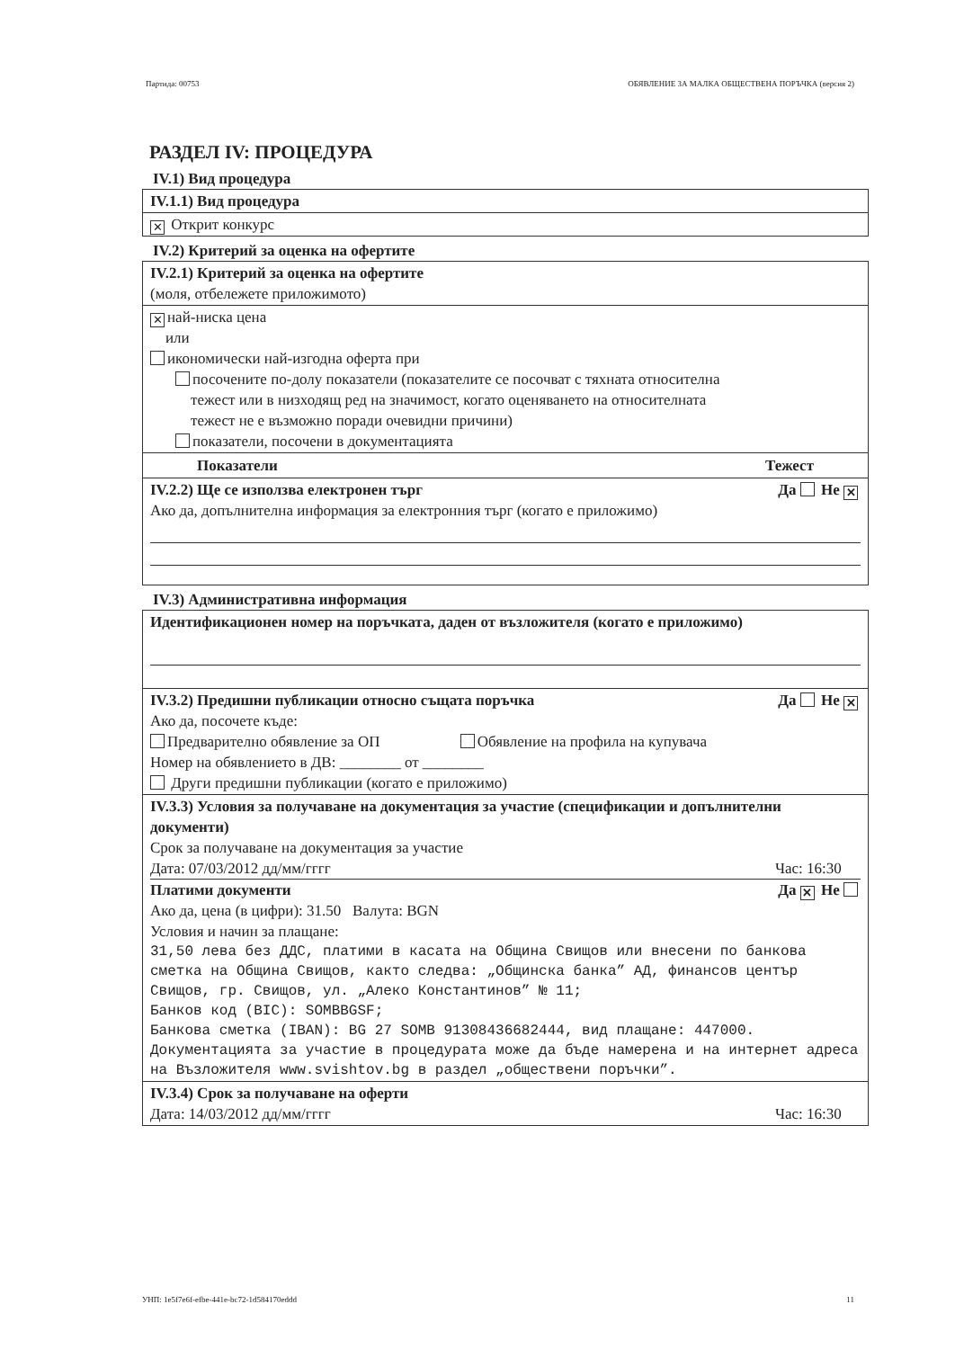Партида: 00753 ОБЯВЛЕНИЕ ЗА МАЛКА ОБЩЕСТВЕНА ПОРЪЧКА (версия 2)
РАЗДЕЛ IV: ПРОЦЕДУРА
IV.1) Вид процедура
IV.1.1) Вид процедура
✕ Открит конкурс
IV.2) Критерий за оценка на офертите
IV.2.1) Критерий за оценка на офертите
(моля, отбележете приложимото)
✕ най-ниска цена
или
икономически най-изгодна оферта при
посочените по-долу показатели (показателите се посочват с тяхната относителна
тежест или в низходящ ред на значимост, когато оценяването на относителната
тежест не е възможно поради очевидни причини)
показатели, посочени в документацията
Показатели Тежест
IV.2.2) Ще се използва електронен търг Да Не ✕
Ако да, допълнителна информация за електронния търг (когато е приложимо)
IV.3) Административна информация
Идентификационен номер на поръчката, даден от възложителя (когато е приложимо)
IV.3.2) Предишни публикации относно същата поръчка Да Не ✕
Ако да, посочете къде:
Предварително обявление за ОП Обявление на профила на купувача
Номер на обявлението в ДВ: ________ от ________
Други предишни публикации (когато е приложимо)
IV.3.3) Условия за получаване на документация за участие (спецификации и допълнителни документи)
Срок за получаване на документация за участие
Дата: 07/03/2012 дд/мм/гггг Час: 16:30
Платими документи Да ✕ Не
Ако да, цена (в цифри): 31.50 Валута: BGN
Условия и начин за плащане:
31,50 лева без ДДС, платими в касата на Община Свищов или внесени по банкова сметка на Община Свищов, както следва: „Общинска банка” АД, финансов център Свищов, гр. Свищов, ул. „Алеко Константинов” № 11;
Банков код (BIC): SOMBBGSF;
Банкова сметка (IBAN): BG 27 SOMB 91308436682444, вид плащане: 447000.
Документацията за участие в процедурата може да бъде намерена и на интернет адреса на Възложителя www.svishtov.bg в раздел „обществени поръчки”.
IV.3.4) Срок за получаване на оферти
Дата: 14/03/2012 дд/мм/гггг Час: 16:30
УНП: 1e5f7e6f-efbe-441e-bc72-1d584170eddd 11